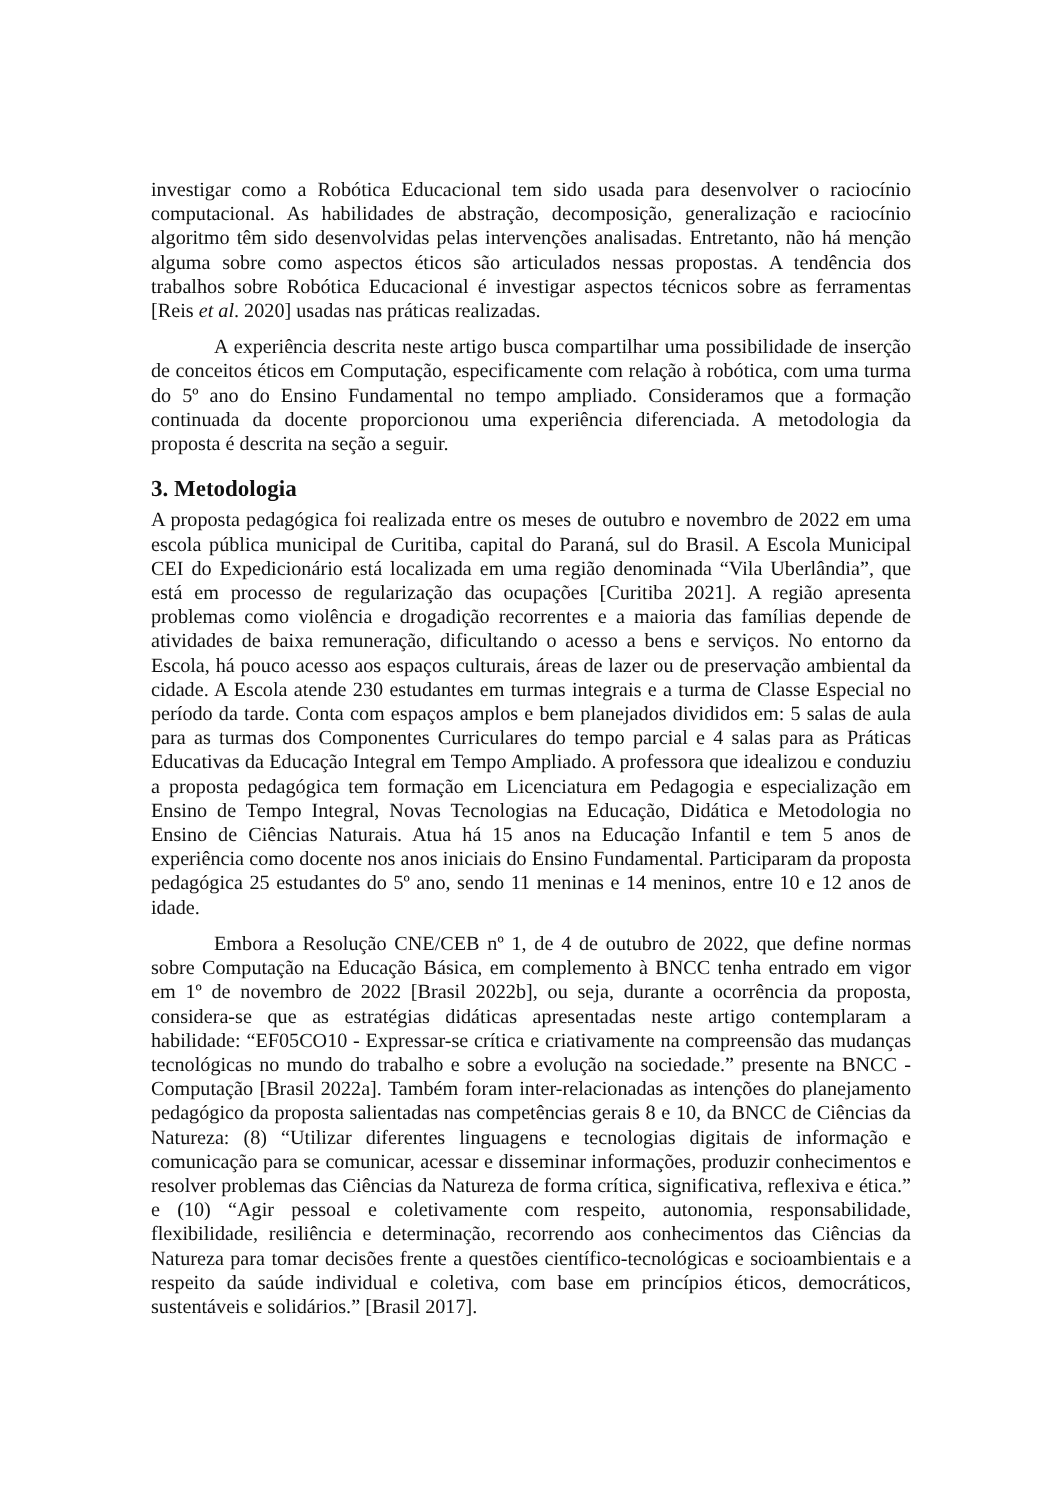investigar como a Robótica Educacional tem sido usada para desenvolver o raciocínio computacional. As habilidades de abstração, decomposição, generalização e raciocínio algoritmo têm sido desenvolvidas pelas intervenções analisadas. Entretanto, não há menção alguma sobre como aspectos éticos são articulados nessas propostas. A tendência dos trabalhos sobre Robótica Educacional é investigar aspectos técnicos sobre as ferramentas [Reis et al. 2020] usadas nas práticas realizadas.
A experiência descrita neste artigo busca compartilhar uma possibilidade de inserção de conceitos éticos em Computação, especificamente com relação à robótica, com uma turma do 5º ano do Ensino Fundamental no tempo ampliado. Consideramos que a formação continuada da docente proporcionou uma experiência diferenciada. A metodologia da proposta é descrita na seção a seguir.
3. Metodologia
A proposta pedagógica foi realizada entre os meses de outubro e novembro de 2022 em uma escola pública municipal de Curitiba, capital do Paraná, sul do Brasil. A Escola Municipal CEI do Expedicionário está localizada em uma região denominada “Vila Uberlândia”, que está em processo de regularização das ocupações [Curitiba 2021]. A região apresenta problemas como violência e drogadição recorrentes e a maioria das famílias depende de atividades de baixa remuneração, dificultando o acesso a bens e serviços. No entorno da Escola, há pouco acesso aos espaços culturais, áreas de lazer ou de preservação ambiental da cidade. A Escola atende 230 estudantes em turmas integrais e a turma de Classe Especial no período da tarde. Conta com espaços amplos e bem planejados divididos em: 5 salas de aula para as turmas dos Componentes Curriculares do tempo parcial e 4 salas para as Práticas Educativas da Educação Integral em Tempo Ampliado. A professora que idealizou e conduziu a proposta pedagógica tem formação em Licenciatura em Pedagogia e especialização em Ensino de Tempo Integral, Novas Tecnologias na Educação, Didática e Metodologia no Ensino de Ciências Naturais. Atua há 15 anos na Educação Infantil e tem 5 anos de experiência como docente nos anos iniciais do Ensino Fundamental. Participaram da proposta pedagógica 25 estudantes do 5º ano, sendo 11 meninas e 14 meninos, entre 10 e 12 anos de idade.
Embora a Resolução CNE/CEB nº 1, de 4 de outubro de 2022, que define normas sobre Computação na Educação Básica, em complemento à BNCC tenha entrado em vigor em 1º de novembro de 2022 [Brasil 2022b], ou seja, durante a ocorrência da proposta, considera-se que as estratégias didáticas apresentadas neste artigo contemplaram a habilidade: “EF05CO10 - Expressar-se crítica e criativamente na compreensão das mudanças tecnológicas no mundo do trabalho e sobre a evolução na sociedade.” presente na BNCC - Computação [Brasil 2022a]. Também foram inter-relacionadas as intenções do planejamento pedagógico da proposta salientadas nas competências gerais 8 e 10, da BNCC de Ciências da Natureza: (8) “Utilizar diferentes linguagens e tecnologias digitais de informação e comunicação para se comunicar, acessar e disseminar informações, produzir conhecimentos e resolver problemas das Ciências da Natureza de forma crítica, significativa, reflexiva e ética.” e (10) “Agir pessoal e coletivamente com respeito, autonomia, responsabilidade, flexibilidade, resiliência e determinação, recorrendo aos conhecimentos das Ciências da Natureza para tomar decisões frente a questões científico-tecnológicas e socioambientais e a respeito da saúde individual e coletiva, com base em princípios éticos, democráticos, sustentáveis e solidários.” [Brasil 2017].